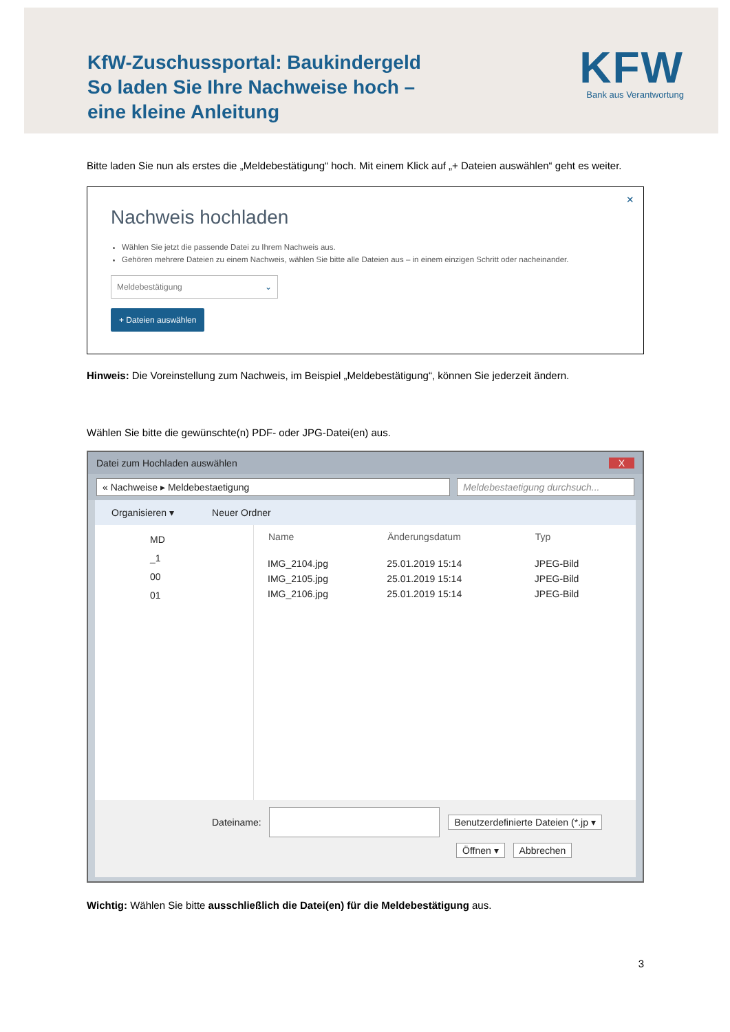KfW-Zuschussportal: Baukindergeld
So laden Sie Ihre Nachweise hoch –
eine kleine Anleitung
KFW
Bank aus Verantwortung
Bitte laden Sie nun als erstes die „Meldebestätigung“ hoch. Mit einem Klick auf „+ Dateien auswählen“ geht es weiter.
×
Nachweis hochladen
Wählen Sie jetzt die passende Datei zu Ihrem Nachweis aus.
Gehören mehrere Dateien zu einem Nachweis, wählen Sie bitte alle Dateien aus – in einem einzigen Schritt oder nacheinander.
Meldebestätigung ⌄
+ Dateien auswählen
Hinweis: Die Voreinstellung zum Nachweis, im Beispiel „Meldebestätigung“, können Sie jederzeit ändern.
Wählen Sie bitte die gewünschte(n) PDF- oder JPG-Datei(en) aus.
Datei zum Hochladen auswählen X
« Nachweise ▸ Meldebestaetigung
Meldebestaetigung durchsuch...
Organisieren ▾ Neuer Ordner
MD
_1
00
01
| Name | Änderungsdatum | Typ |
| --- | --- | --- |
| IMG_2104.jpg | 25.01.2019 15:14 | JPEG-Bild |
| IMG_2105.jpg | 25.01.2019 15:14 | JPEG-Bild |
| IMG_2106.jpg | 25.01.2019 15:14 | JPEG-Bild |
Dateiname: Benutzerdefinierte Dateien (*.jp ▾
Öffnen ▾ Abbrechen
Wichtig: Wählen Sie bitte ausschließlich die Datei(en) für die Meldebestätigung aus.
3